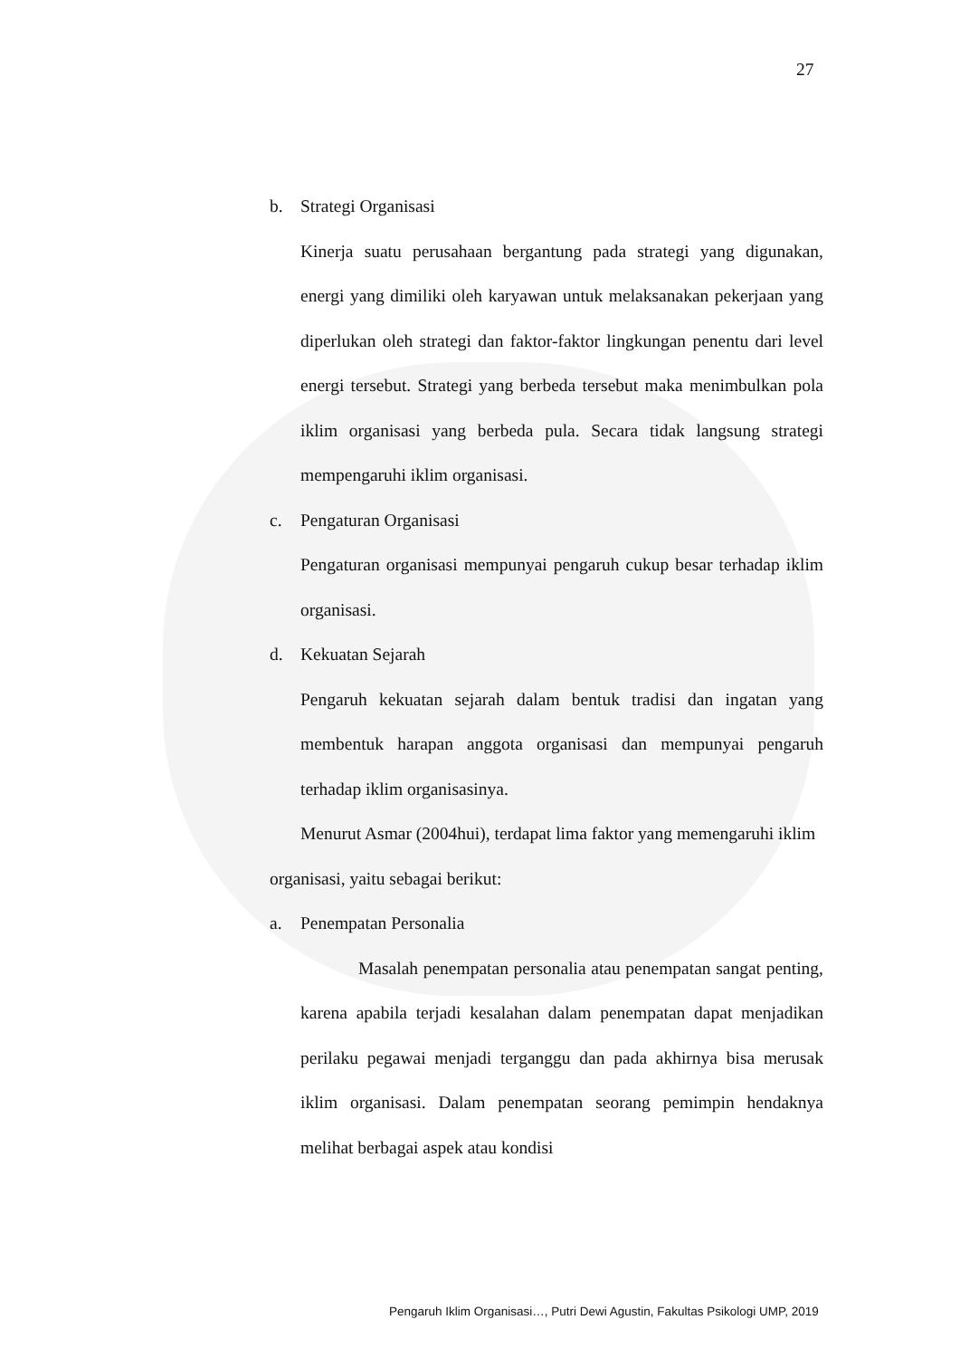27
b. Strategi Organisasi
Kinerja suatu perusahaan bergantung pada strategi yang digunakan, energi yang dimiliki oleh karyawan untuk melaksanakan pekerjaan yang diperlukan oleh strategi dan faktor-faktor lingkungan penentu dari level energi tersebut. Strategi yang berbeda tersebut maka menimbulkan pola iklim organisasi yang berbeda pula. Secara tidak langsung strategi mempengaruhi iklim organisasi.
c. Pengaturan Organisasi
Pengaturan organisasi mempunyai pengaruh cukup besar terhadap iklim organisasi.
d. Kekuatan Sejarah
Pengaruh kekuatan sejarah dalam bentuk tradisi dan ingatan yang membentuk harapan anggota organisasi dan mempunyai pengaruh terhadap iklim organisasinya.
Menurut Asmar (2004hui), terdapat lima faktor yang memengaruhi iklim organisasi, yaitu sebagai berikut:
a. Penempatan Personalia
Masalah penempatan personalia atau penempatan sangat penting, karena apabila terjadi kesalahan dalam penempatan dapat menjadikan perilaku pegawai menjadi terganggu dan pada akhirnya bisa merusak iklim organisasi. Dalam penempatan seorang pemimpin hendaknya melihat berbagai aspek atau kondisi
Pengaruh Iklim Organisasi…, Putri Dewi Agustin, Fakultas Psikologi UMP, 2019